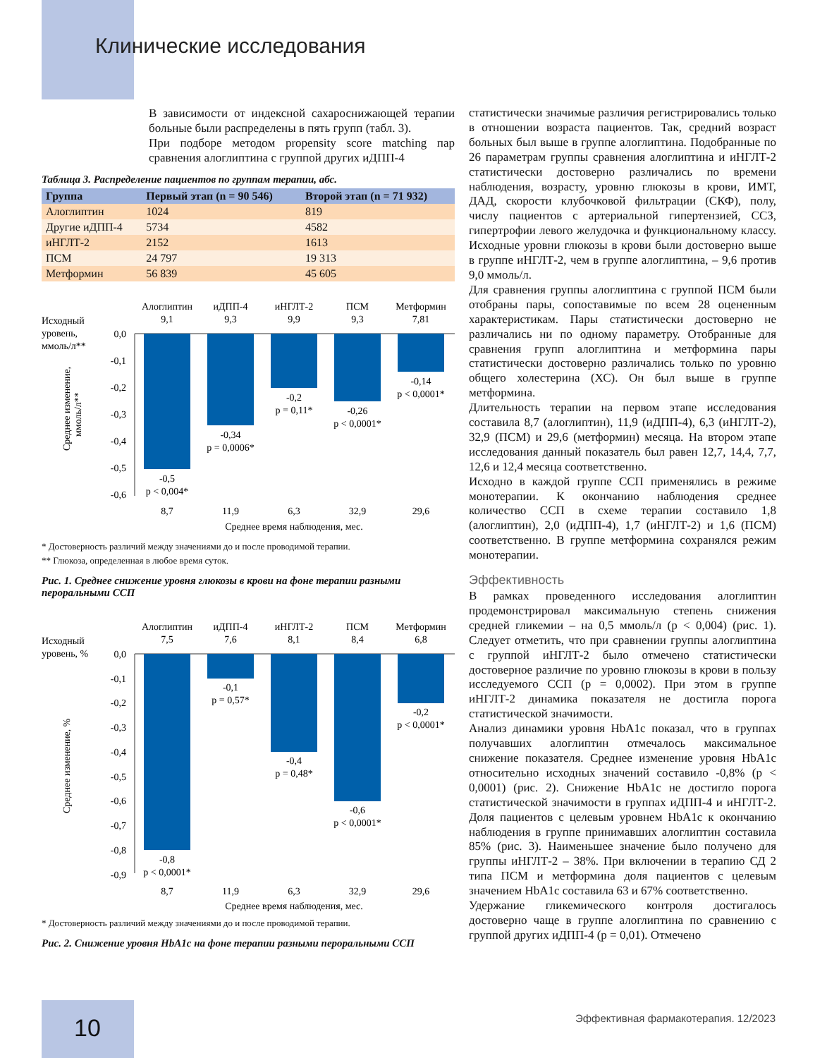Клинические исследования
В зависимости от индексной сахароснижающей терапии больные были распределены в пять групп (табл. 3).
При подборе методом propensity score matching пар сравнения алоглиптина с группой других иДПП-4
Таблица 3. Распределение пациентов по группам терапии, абс.
| Группа | Первый этап (n = 90 546) | Второй этап (n = 71 932) |
| --- | --- | --- |
| Алоглиптин | 1024 | 819 |
| Другие иДПП-4 | 5734 | 4582 |
| иНГЛТ-2 | 2152 | 1613 |
| ПСМ | 24 797 | 19 313 |
| Метформин | 56 839 | 45 605 |
Исходный
уровень,
ммоль/л**
Алоглиптин
9,1
иДПП-4
9,3
иНГЛТ-2
9,9
ПСМ
9,3
Метформин
7,81
0,0
-0,1
-0,2
-0,3
-0,4
-0,5
-0,6
-0,5
p < 0,004*
-0,34
p = 0,0006*
-0,2
p = 0,11*
-0,26
p < 0,0001*
-0,14
p < 0,0001*
8,7
11,9
6,3
32,9
29,6
Среднее время наблюдения, мес.
Среднее изменение,
ммоль/л**
* Достоверность различий между значениями до и после проводимой терапии.
** Глюкоза, определенная в любое время суток.
Рис. 1. Среднее снижение уровня глюкозы в крови на фоне терапии разными пероральными ССП
Исходный
уровень, %
Алоглиптин
7,5
иДПП-4
7,6
иНГЛТ-2
8,1
ПСМ
8,4
Метформин
6,8
0,0
-0,1
-0,2
-0,3
-0,4
-0,5
-0,6
-0,7
-0,8
-0,9
-0,8
p < 0,0001*
-0,1
p = 0,57*
-0,4
p = 0,48*
-0,6
p < 0,0001*
-0,2
p < 0,0001*
8,7
11,9
6,3
32,9
29,6
Среднее время наблюдения, мес.
Среднее изменение, %
* Достоверность различий между значениями до и после проводимой терапии.
Рис. 2. Снижение уровня HbA1c на фоне терапии разными пероральными ССП
статистически значимые различия регистрировались только в отношении возраста пациентов. Так, средний возраст больных был выше в группе алоглиптина. Подобранные по 26 параметрам группы сравнения алоглиптина и иНГЛТ-2 статистически достоверно различались по времени наблюдения, возрасту, уровню глюкозы в крови, ИМТ, ДАД, скорости клубочковой фильтрации (СКФ), полу, числу пациентов с артериальной гипертензией, ССЗ, гипертрофии левого желудочка и функциональному классу. Исходные уровни глюкозы в крови были достоверно выше в группе иНГЛТ-2, чем в группе алоглиптина, – 9,6 против 9,0 ммоль/л.
Для сравнения группы алоглиптина с группой ПСМ были отобраны пары, сопоставимые по всем 28 оцененным характеристикам. Пары статистически достоверно не различались ни по одному параметру. Отобранные для сравнения групп алоглиптина и метформина пары статистически достоверно различались только по уровню общего холестерина (ХС). Он был выше в группе метформина.
Длительность терапии на первом этапе исследования составила 8,7 (алоглиптин), 11,9 (иДПП-4), 6,3 (иНГЛТ-2), 32,9 (ПСМ) и 29,6 (метформин) месяца. На втором этапе исследования данный показатель был равен 12,7, 14,4, 7,7, 12,6 и 12,4 месяца соответственно.
Исходно в каждой группе ССП применялись в режиме монотерапии. К окончанию наблюдения среднее количество ССП в схеме терапии составило 1,8 (алоглиптин), 2,0 (иДПП-4), 1,7 (иНГЛТ-2) и 1,6 (ПСМ) соответственно. В группе метформина сохранялся режим монотерапии.
Эффективность
В рамках проведенного исследования алоглиптин продемонстрировал максимальную степень снижения средней гликемии – на 0,5 ммоль/л (p < 0,004) (рис. 1). Следует отметить, что при сравнении группы алоглиптина с группой иНГЛТ-2 было отмечено статистически достоверное различие по уровню глюкозы в крови в пользу исследуемого ССП (p = 0,0002). При этом в группе иНГЛТ-2 динамика показателя не достигла порога статистической значимости.
Анализ динамики уровня HbA1c показал, что в группах получавших алоглиптин отмечалось максимальное снижение показателя. Среднее изменение уровня HbA1c относительно исходных значений составило -0,8% (p < 0,0001) (рис. 2). Снижение HbA1c не достигло порога статистической значимости в группах иДПП-4 и иНГЛТ-2. Доля пациентов с целевым уровнем HbA1c к окончанию наблюдения в группе принимавших алоглиптин составила 85% (рис. 3). Наименьшее значение было получено для группы иНГЛТ-2 – 38%. При включении в терапию СД 2 типа ПСМ и метформина доля пациентов с целевым значением HbA1c составила 63 и 67% соответственно.
Удержание гликемического контроля достигалось достоверно чаще в группе алоглиптина по сравнению с группой других иДПП-4 (p = 0,01). Отмечено
10
Эффективная фармакотерапия. 12/2023